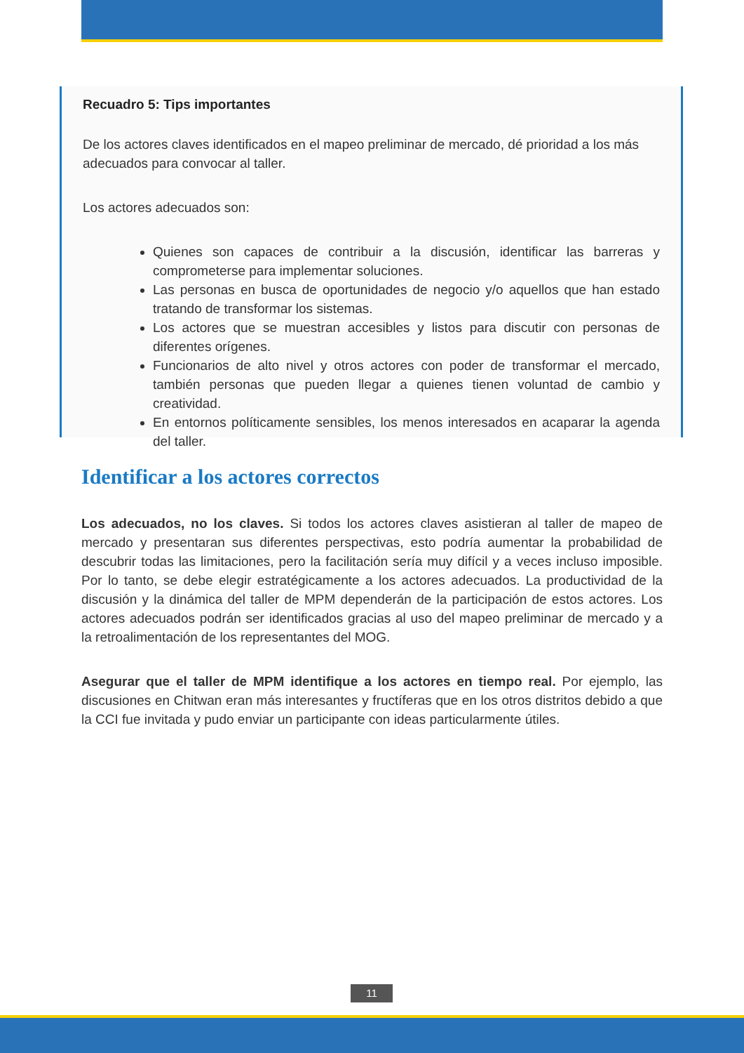Recuadro 5: Tips importantes
De los actores claves identificados en el mapeo preliminar de mercado, dé prioridad a los más adecuados para convocar al taller.
Los actores adecuados son:
Quienes son capaces de contribuir a la discusión, identificar las barreras y comprometerse para implementar soluciones.
Las personas en busca de oportunidades de negocio y/o aquellos que han estado tratando de transformar los sistemas.
Los actores que se muestran accesibles y listos para discutir con personas de diferentes orígenes.
Funcionarios de alto nivel y otros actores con poder de transformar el mercado, también personas que pueden llegar a quienes tienen voluntad de cambio y creatividad.
En entornos políticamente sensibles, los menos interesados en acaparar la agenda del taller.
Identificar a los actores correctos
Los adecuados, no los claves. Si todos los actores claves asistieran al taller de mapeo de mercado y presentaran sus diferentes perspectivas, esto podría aumentar la probabilidad de descubrir todas las limitaciones, pero la facilitación sería muy difícil y a veces incluso imposible. Por lo tanto, se debe elegir estratégicamente a los actores adecuados. La productividad de la discusión y la dinámica del taller de MPM dependerán de la participación de estos actores. Los actores adecuados podrán ser identificados gracias al uso del mapeo preliminar de mercado y a la retroalimentación de los representantes del MOG.
Asegurar que el taller de MPM identifique a los actores en tiempo real. Por ejemplo, las discusiones en Chitwan eran más interesantes y fructíferas que en los otros distritos debido a que la CCI fue invitada y pudo enviar un participante con ideas particularmente útiles.
11